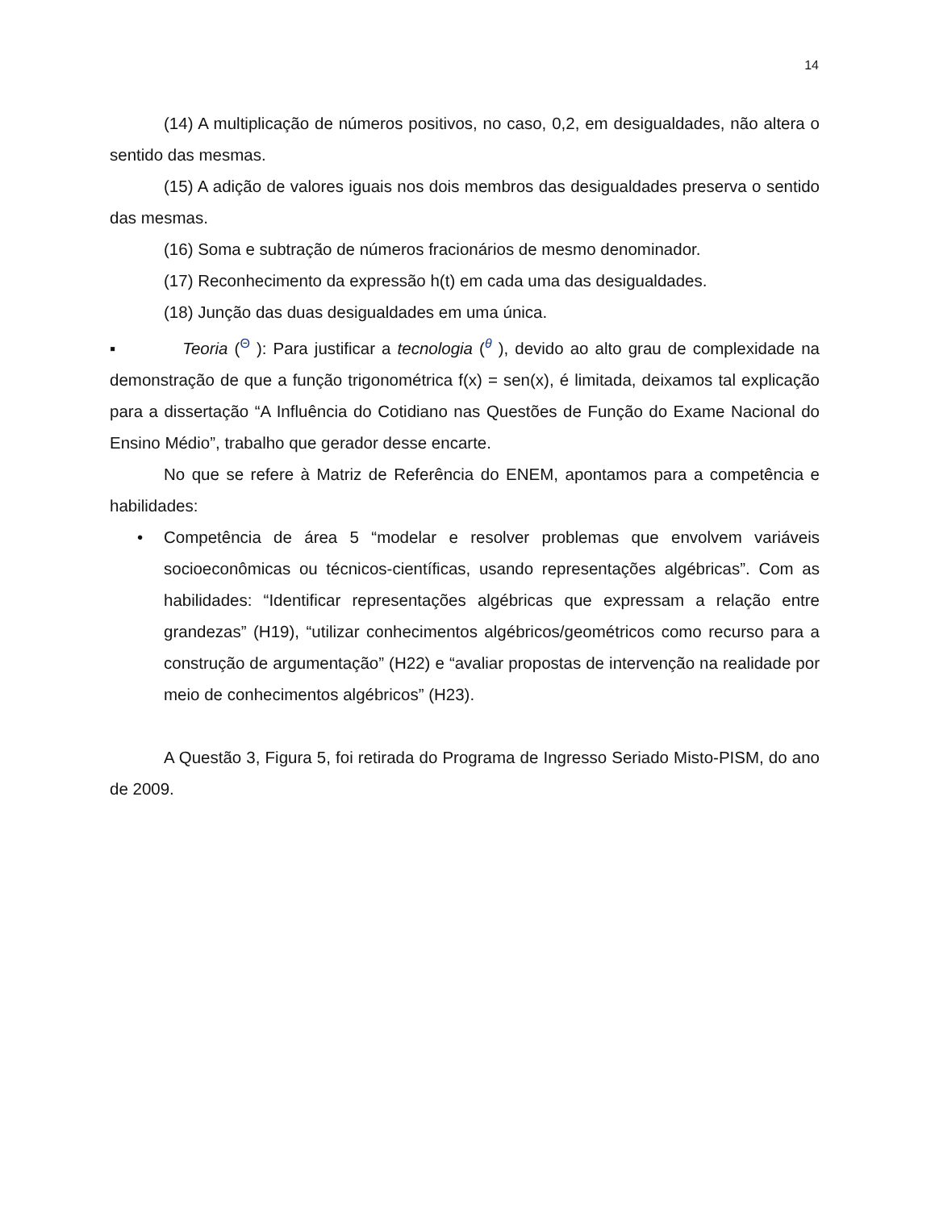14
(14) A multiplicação de números positivos, no caso, 0,2, em desigualdades, não altera o sentido das mesmas.
(15) A adição de valores iguais nos dois membros das desigualdades preserva o sentido das mesmas.
(16) Soma e subtração de números fracionários de mesmo denominador.
(17) Reconhecimento da expressão h(t) em cada uma das desigualdades.
(18) Junção das duas desigualdades em uma única.
▪ Teoria (Θ ): Para justificar a tecnologia (θ ), devido ao alto grau de complexidade na demonstração de que a função trigonométrica f(x) = sen(x), é limitada, deixamos tal explicação para a dissertação “A Influência do Cotidiano nas Questões de Função do Exame Nacional do Ensino Médio”, trabalho que gerador desse encarte.
No que se refere à Matriz de Referência do ENEM, apontamos para a competência e habilidades:
• Competência de área 5 “modelar e resolver problemas que envolvem variáveis socioeconômicas ou técnicos-científicas, usando representações algébricas”. Com as habilidades: “Identificar representações algébricas que expressam a relação entre grandezas” (H19), “utilizar conhecimentos algébricos/geométricos como recurso para a construção de argumentação” (H22) e “avaliar propostas de intervenção na realidade por meio de conhecimentos algébricos” (H23).
A Questão 3, Figura 5, foi retirada do Programa de Ingresso Seriado Misto-PISM, do ano de 2009.